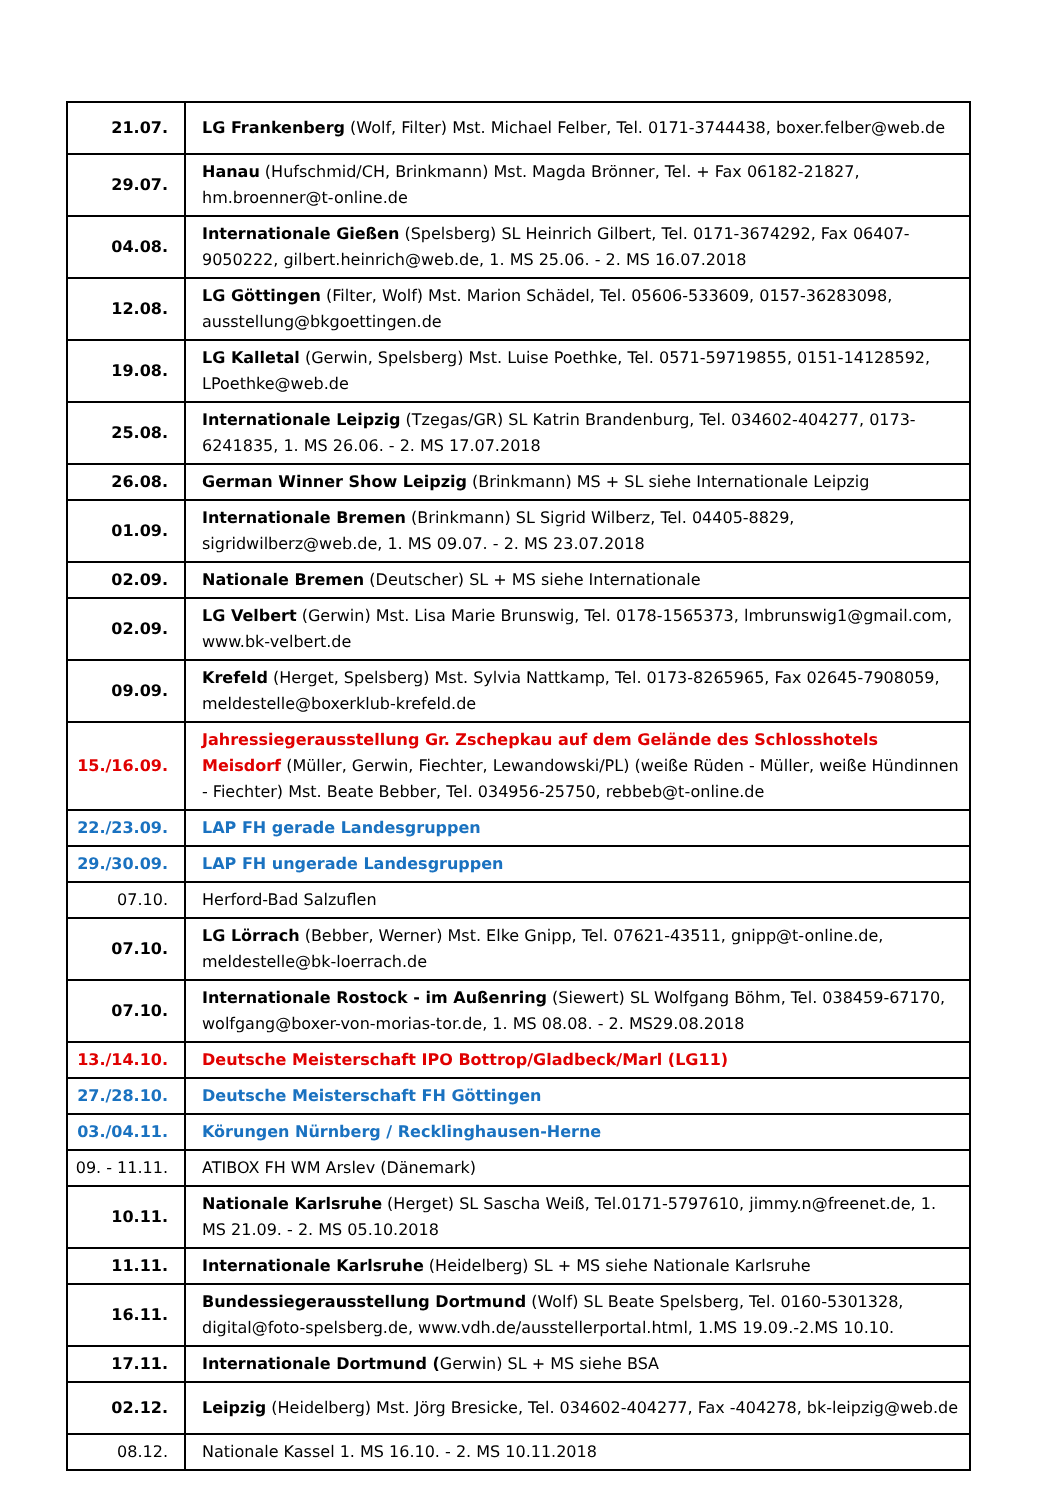| 21.07. | LG Frankenberg (Wolf, Filter) Mst. Michael Felber, Tel. 0171-3744438, boxer.felber@web.de |
| 29.07. | Hanau (Hufschmid/CH, Brinkmann) Mst. Magda Brönner, Tel. + Fax 06182-21827, hm.broenner@t-online.de |
| 04.08. | Internationale Gießen (Spelsberg) SL Heinrich Gilbert, Tel. 0171-3674292, Fax 06407-9050222, gilbert.heinrich@web.de, 1. MS 25.06. - 2. MS 16.07.2018 |
| 12.08. | LG Göttingen (Filter, Wolf) Mst. Marion Schädel, Tel. 05606-533609, 0157-36283098, ausstellung@bkgoettingen.de |
| 19.08. | LG Kalletal (Gerwin, Spelsberg) Mst. Luise Poethke, Tel. 0571-59719855, 0151-14128592, LPoethke@web.de |
| 25.08. | Internationale Leipzig (Tzegas/GR) SL Katrin Brandenburg, Tel. 034602-404277, 0173-6241835, 1. MS 26.06. - 2. MS 17.07.2018 |
| 26.08. | German Winner Show Leipzig (Brinkmann) MS + SL siehe Internationale Leipzig |
| 01.09. | Internationale Bremen (Brinkmann) SL Sigrid Wilberz, Tel. 04405-8829, sigridwilberz@web.de, 1. MS 09.07. - 2. MS 23.07.2018 |
| 02.09. | Nationale Bremen (Deutscher) SL + MS siehe Internationale |
| 02.09. | LG Velbert (Gerwin) Mst. Lisa Marie Brunswig, Tel. 0178-1565373, lmbrunswig1@gmail.com, www.bk-velbert.de |
| 09.09. | Krefeld (Herget, Spelsberg) Mst. Sylvia Nattkamp, Tel. 0173-8265965, Fax 02645-7908059, meldestelle@boxerklub-krefeld.de |
| 15./16.09. | Jahressiegerausstellung Gr. Zschepkau auf dem Gelände des Schlosshotels Meisdorf (Müller, Gerwin, Fiechter, Lewandowski/PL) (weiße Rüden - Müller, weiße Hündinnen - Fiechter) Mst. Beate Bebber, Tel. 034956-25750, rebbeb@t-online.de |
| 22./23.09. | LAP FH gerade Landesgruppen |
| 29./30.09. | LAP FH ungerade Landesgruppen |
| 07.10. | Herford-Bad Salzuflen |
| 07.10. | LG Lörrach (Bebber, Werner) Mst. Elke Gnipp, Tel. 07621-43511, gnipp@t-online.de, meldestelle@bk-loerrach.de |
| 07.10. | Internationale Rostock - im Außenring (Siewert) SL Wolfgang Böhm, Tel. 038459-67170, wolfgang@boxer-von-morias-tor.de, 1. MS 08.08. - 2. MS29.08.2018 |
| 13./14.10. | Deutsche Meisterschaft IPO Bottrop/Gladbeck/Marl (LG11) |
| 27./28.10. | Deutsche Meisterschaft FH Göttingen |
| 03./04.11. | Körungen Nürnberg / Recklinghausen-Herne |
| 09. - 11.11. | ATIBOX FH WM Arslev (Dänemark) |
| 10.11. | Nationale Karlsruhe (Herget) SL Sascha Weiß, Tel.0171-5797610, jimmy.n@freenet.de, 1. MS 21.09. - 2. MS 05.10.2018 |
| 11.11. | Internationale Karlsruhe (Heidelberg) SL + MS siehe Nationale Karlsruhe |
| 16.11. | Bundessiegerausstellung Dortmund (Wolf) SL Beate Spelsberg, Tel. 0160-5301328, digital@foto-spelsberg.de, www.vdh.de/ausstellerportal.html, 1.MS 19.09.-2.MS 10.10. |
| 17.11. | Internationale Dortmund ( Gerwin) SL + MS siehe BSA |
| 02.12. | Leipzig (Heidelberg) Mst. Jörg Bresicke, Tel. 034602-404277, Fax -404278, bk-leipzig@web.de |
| 08.12. | Nationale Kassel 1. MS 16.10. - 2. MS 10.11.2018 |